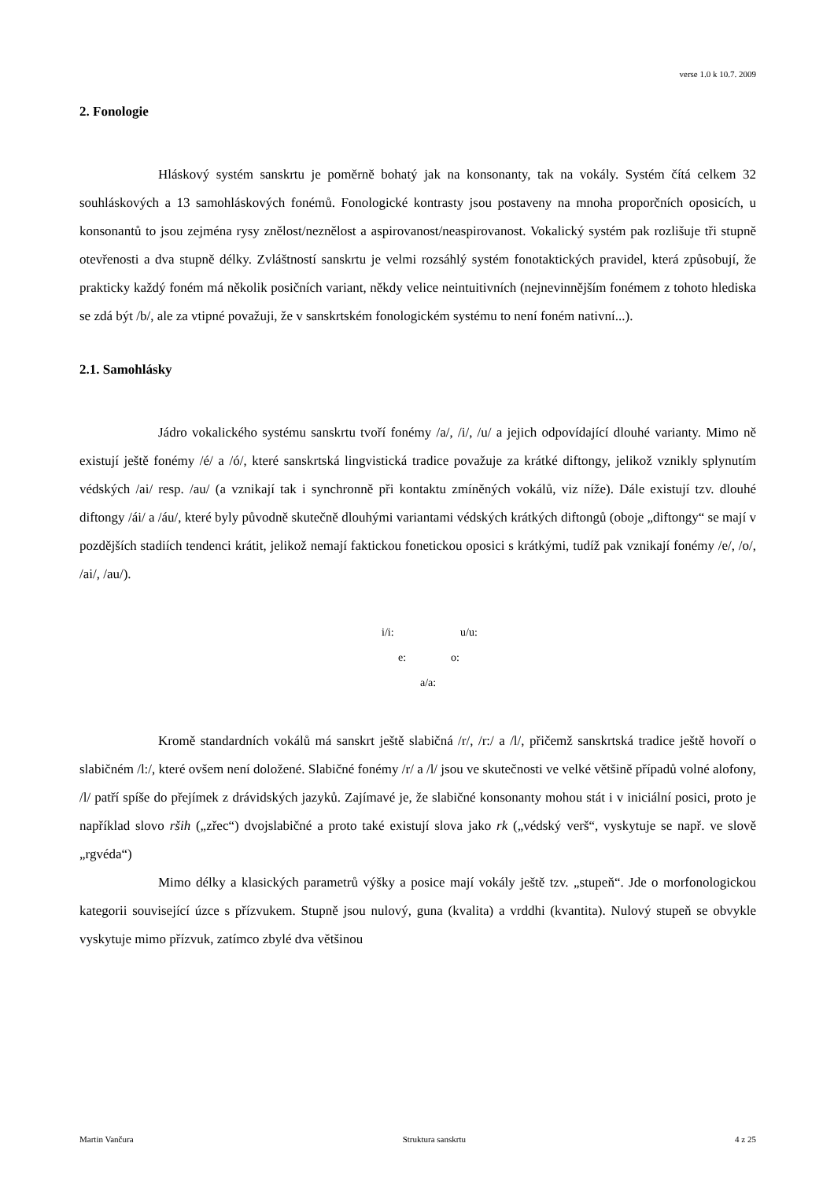verse 1.0 k 10.7. 2009
2. Fonologie
Hláskový systém sanskrtu je poměrně bohatý jak na konsonanty, tak na vokály. Systém čítá celkem 32 souhláskových a 13 samohláskových fonémů. Fonologické kontrasty jsou postaveny na mnoha proporčních oposicích, u konsonantů to jsou zejména rysy znělost/neznělost a aspirovanost/neaspirovanost. Vokalický systém pak rozlišuje tři stupně otevřenosti a dva stupně délky. Zvláštností sanskrtu je velmi rozsáhlý systém fonotaktických pravidel, která způsobují, že prakticky každý foném má několik posičních variant, někdy velice neintuitivních (nejnevinnějším fonémem z tohoto hlediska se zdá být /b/, ale za vtipné považuji, že v sanskrtském fonologickém systému to není foném nativní...).
2.1. Samohlásky
Jádro vokalického systému sanskrtu tvoří fonémy /a/, /i/, /u/ a jejich odpovídající dlouhé varianty. Mimo ně existují ještě fonémy /é/ a /ó/, které sanskrtská lingvistická tradice považuje za krátké diftongy, jelikož vznikly splynutím védských /ai/ resp. /au/ (a vznikají tak i synchronně při kontaktu zmíněných vokálů, viz níže). Dále existují tzv. dlouhé diftongy /ái/ a /áu/, které byly původně skutečně dlouhými variantami védských krátkých diftongů (oboje „diftongy“ se mají v pozdějších stadiích tendenci krátit, jelikož nemají faktickou fonetickou oposici s krátkými, tudíž pak vznikají fonémy /e/, /o/, /ai/, /au/).
i/i: u/u:
e: o:
a/a:
Kromě standardních vokálů má sanskrt ještě slabičná /r/, /r:/ a /l/, přičemž sanskrtská tradice ještě hovoří o slabičném /l:/, které ovšem není doložené. Slabičné fonémy /r/ a /l/ jsou ve skutečnosti ve velké většině případů volné alofony, /l/ patří spíše do přejímek z drávidských jazyků. Zajímavé je, že slabičné konsonanty mohou stát i v iniciální posici, proto je například slovo rših („zřec“) dvojslabičné a proto také existují slova jako rk („védský verš“, vyskytuje se např. ve slově „rgvéda“)
Mimo délky a klasických parametrů výšky a posice mají vokály ještě tzv. „stupeň“. Jde o morfonologickou kategorii související úzce s přízvukem. Stupně jsou nulový, guna (kvalita) a vrddhi (kvantita). Nulový stupeň se obvykle vyskytuje mimo přízvuk, zatímco zbylé dva většinou
Martin Vančura Struktura sanskrtu 4 z 25